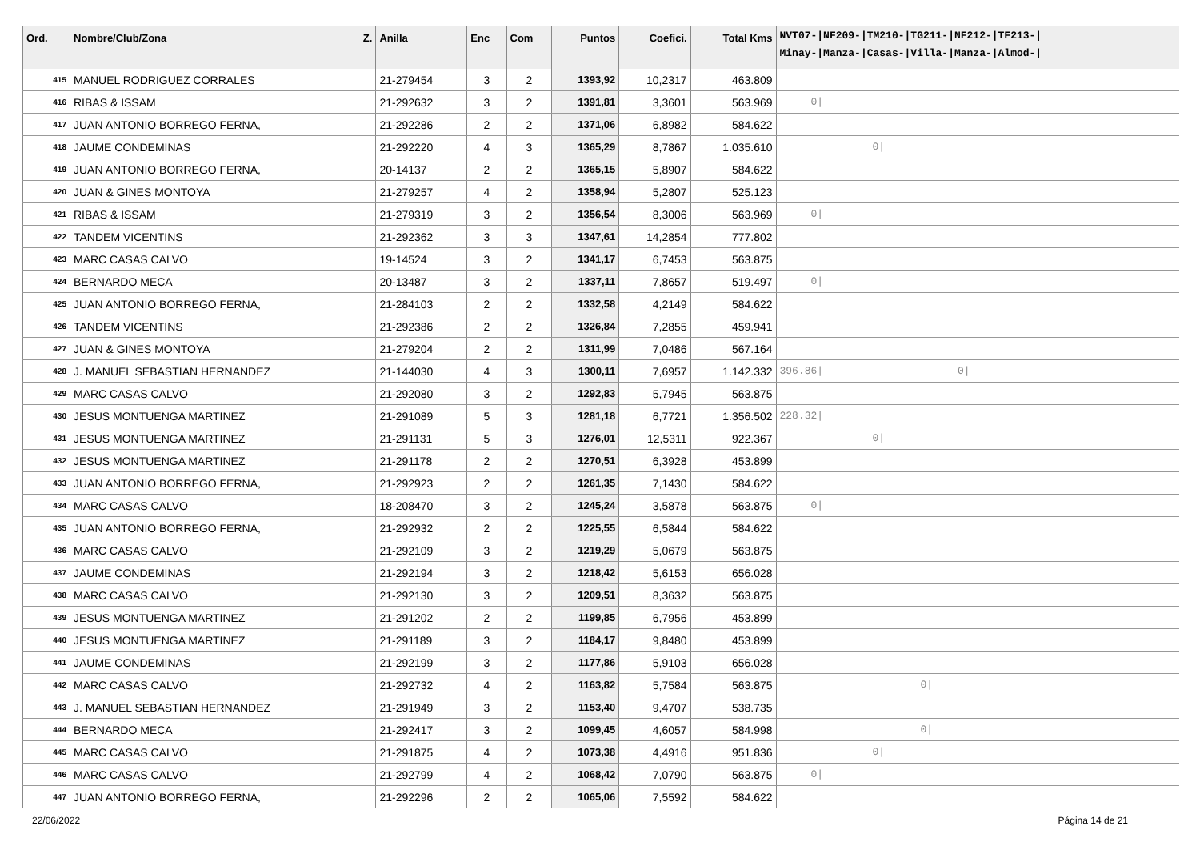| Ord. | Nombre/Club/Zona Z. | Anilla | Enc | Com | Puntos | Coefici. | Total Kms | NVT07-/NF209-/TM210-/TG211-/NF212-/TF213-/ Minay-/Manza-/Casas-/Villa-/Manza-/Almod-/ |
| --- | --- | --- | --- | --- | --- | --- | --- | --- |
| 415 | MANUEL RODRIGUEZ CORRALES | 21-279454 | 3 | 2 | 1393,92 | 10,2317 | 463.809 | |
| 416 | RIBAS & ISSAM | 21-292632 | 3 | 2 | 1391,81 | 3,3601 | 563.969 | 0/ |
| 417 | JUAN ANTONIO BORREGO FERNA, | 21-292286 | 2 | 2 | 1371,06 | 6,8982 | 584.622 | |
| 418 | JAUME CONDEMINAS | 21-292220 | 4 | 3 | 1365,29 | 8,7867 | 1.035.610 | 0/ |
| 419 | JUAN ANTONIO BORREGO FERNA, | 20-14137 | 2 | 2 | 1365,15 | 5,8907 | 584.622 | |
| 420 | JUAN & GINES MONTOYA | 21-279257 | 4 | 2 | 1358,94 | 5,2807 | 525.123 | |
| 421 | RIBAS & ISSAM | 21-279319 | 3 | 2 | 1356,54 | 8,3006 | 563.969 | 0/ |
| 422 | TANDEM VICENTINS | 21-292362 | 3 | 3 | 1347,61 | 14,2854 | 777.802 | |
| 423 | MARC CASAS CALVO | 19-14524 | 3 | 2 | 1341,17 | 6,7453 | 563.875 | |
| 424 | BERNARDO MECA | 20-13487 | 3 | 2 | 1337,11 | 7,8657 | 519.497 | 0/ |
| 425 | JUAN ANTONIO BORREGO FERNA, | 21-284103 | 2 | 2 | 1332,58 | 4,2149 | 584.622 | |
| 426 | TANDEM VICENTINS | 21-292386 | 2 | 2 | 1326,84 | 7,2855 | 459.941 | |
| 427 | JUAN & GINES MONTOYA | 21-279204 | 2 | 2 | 1311,99 | 7,0486 | 567.164 | |
| 428 | J. MANUEL SEBASTIAN HERNANDEZ | 21-144030 | 4 | 3 | 1300,11 | 7,6957 | 1.142.332 | 396.86/ 0/ |
| 429 | MARC CASAS CALVO | 21-292080 | 3 | 2 | 1292,83 | 5,7945 | 563.875 | |
| 430 | JESUS MONTUENGA MARTINEZ | 21-291089 | 5 | 3 | 1281,18 | 6,7721 | 1.356.502 | 228.32/ |
| 431 | JESUS MONTUENGA MARTINEZ | 21-291131 | 5 | 3 | 1276,01 | 12,5311 | 922.367 | 0/ |
| 432 | JESUS MONTUENGA MARTINEZ | 21-291178 | 2 | 2 | 1270,51 | 6,3928 | 453.899 | |
| 433 | JUAN ANTONIO BORREGO FERNA, | 21-292923 | 2 | 2 | 1261,35 | 7,1430 | 584.622 | |
| 434 | MARC CASAS CALVO | 18-208470 | 3 | 2 | 1245,24 | 3,5878 | 563.875 | 0/ |
| 435 | JUAN ANTONIO BORREGO FERNA, | 21-292932 | 2 | 2 | 1225,55 | 6,5844 | 584.622 | |
| 436 | MARC CASAS CALVO | 21-292109 | 3 | 2 | 1219,29 | 5,0679 | 563.875 | |
| 437 | JAUME CONDEMINAS | 21-292194 | 3 | 2 | 1218,42 | 5,6153 | 656.028 | |
| 438 | MARC CASAS CALVO | 21-292130 | 3 | 2 | 1209,51 | 8,3632 | 563.875 | |
| 439 | JESUS MONTUENGA MARTINEZ | 21-291202 | 2 | 2 | 1199,85 | 6,7956 | 453.899 | |
| 440 | JESUS MONTUENGA MARTINEZ | 21-291189 | 3 | 2 | 1184,17 | 9,8480 | 453.899 | |
| 441 | JAUME CONDEMINAS | 21-292199 | 3 | 2 | 1177,86 | 5,9103 | 656.028 | |
| 442 | MARC CASAS CALVO | 21-292732 | 4 | 2 | 1163,82 | 5,7584 | 563.875 | 0/ |
| 443 | J. MANUEL SEBASTIAN HERNANDEZ | 21-291949 | 3 | 2 | 1153,40 | 9,4707 | 538.735 | |
| 444 | BERNARDO MECA | 21-292417 | 3 | 2 | 1099,45 | 4,6057 | 584.998 | 0/ |
| 445 | MARC CASAS CALVO | 21-291875 | 4 | 2 | 1073,38 | 4,4916 | 951.836 | 0/ |
| 446 | MARC CASAS CALVO | 21-292799 | 4 | 2 | 1068,42 | 7,0790 | 563.875 | 0/ |
| 447 | JUAN ANTONIO BORREGO FERNA, | 21-292296 | 2 | 2 | 1065,06 | 7,5592 | 584.622 | |
22/06/2022 Página 14 de 21